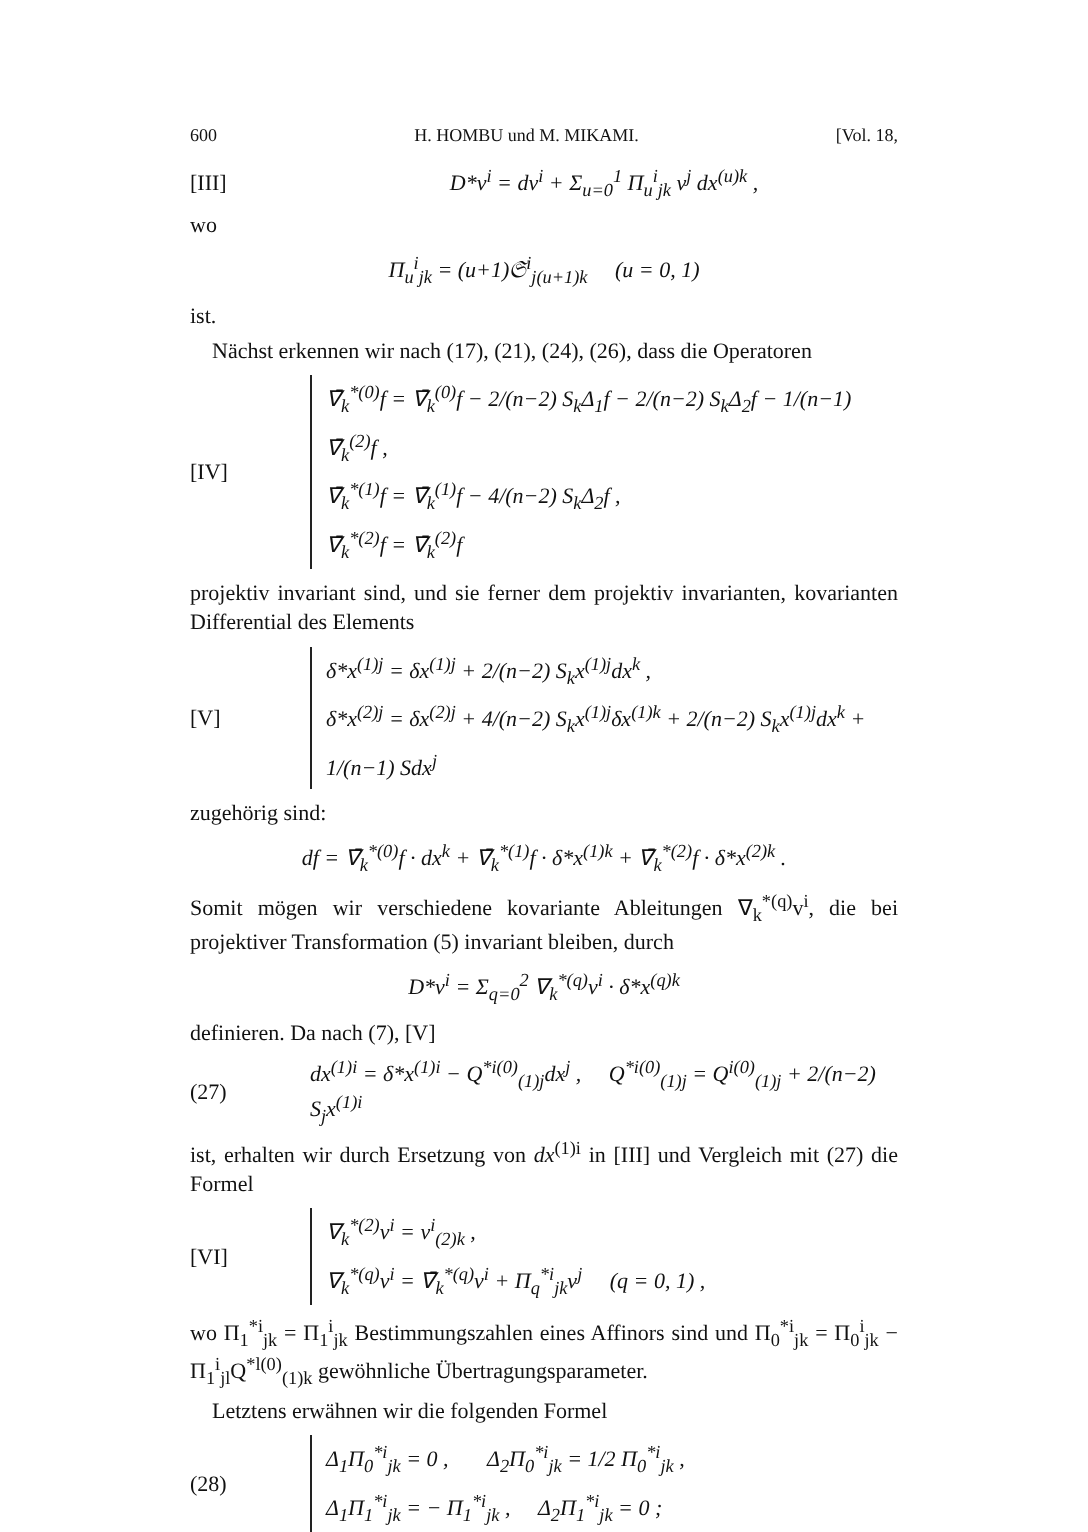600 H. HOMBU und M. MIKAMI. [Vol. 18,
[III] D*v<sup>i</sup> = dv<sup>i</sup> + Σ<sub>u=0</sub><sup>1</sup> Π<sub>u</sub><sup>i</sup><sub>jk</sub> v<sup>j</sup> dx<sup>(u)k</sup> ,
wo
Π<sub>u</sub><sup>i</sup><sub>jk</sub> = (u+1)𝔖<sup>i</sup><sub>j(u+1)k</sub> (u = 0, 1)
ist.
Nächst erkennen wir nach (17), (21), (24), (26), dass die Operatoren
[IV]
∇̄<sub>k</sub><sup>*(0)</sup>f = ∇̄<sub>k</sub><sup>(0)</sup>f − 2/(n−2) S<sub>k</sub>Δ<sub>1</sub>f − 2/(n−2) S<sub>k</sub>Δ<sub>2</sub>f − 1/(n−1) ∇̄<sub>k</sub><sup>(2)</sup>f ,
∇̄<sub>k</sub><sup>*(1)</sup>f = ∇̄<sub>k</sub><sup>(1)</sup>f − 4/(n−2) S<sub>k</sub>Δ<sub>2</sub>f ,
∇̄<sub>k</sub><sup>*(2)</sup>f = ∇̄<sub>k</sub><sup>(2)</sup>f
projektiv invariant sind, und sie ferner dem projektiv invarianten, kovarianten Differential des Elements
[V]
δ*x<sup>(1)j</sup> = δx<sup>(1)j</sup> + 2/(n−2) S<sub>k</sub>x<sup>(1)j</sup>dx<sup>k</sup> ,
δ*x<sup>(2)j</sup> = δx<sup>(2)j</sup> + 4/(n−2) S<sub>k</sub>x<sup>(1)j</sup>δx<sup>(1)k</sup> + 2/(n−2) S<sub>k</sub>x<sup>(1)j</sup>dx<sup>k</sup> + 1/(n−1) Sdx<sup>j</sup>
zugehörig sind:
df = ∇̄<sub>k</sub><sup>*(0)</sup>f · dx<sup>k</sup> + ∇̄<sub>k</sub><sup>*(1)</sup>f · δ*x<sup>(1)k</sup> + ∇̄<sub>k</sub><sup>*(2)</sup>f · δ*x<sup>(2)k</sup> .
Somit mögen wir verschiedene kovariante Ableitungen ∇<sub>k</sub><sup>*(q)</sup>v<sup>i</sup>, die bei projektiver Transformation (5) invariant bleiben, durch
D*v<sup>i</sup> = Σ<sub>q=0</sub><sup>2</sup> ∇<sub>k</sub><sup>*(q)</sup>v<sup>i</sup> · δ*x<sup>(q)k</sup>
definieren. Da nach (7), [V]
(27) dx<sup>(1)i</sup> = δ*x<sup>(1)i</sup> − Q<sup>*i(0)</sup><sub>(1)j</sub>dx<sup>j</sup> , Q<sup>*i(0)</sup><sub>(1)j</sub> = Q<sup>i(0)</sup><sub>(1)j</sub> + 2/(n−2) S<sub>j</sub>x<sup>(1)i</sup>
ist, erhalten wir durch Ersetzung von dx<sup>(1)i</sup> in [III] und Vergleich mit (27) die Formel
[VI]
∇<sub>k</sub><sup>*(2)</sup>v<sup>i</sup> = v<sup>i</sup><sub>(2)k</sub> ,
∇<sub>k</sub><sup>*(q)</sup>v<sup>i</sup> = ∇̄<sub>k</sub><sup>*(q)</sup>v<sup>i</sup> + Π<sub>q</sub><sup>*i</sup><sub>jk</sub>v<sup>j</sup> (q = 0, 1) ,
wo Π<sub>1</sub><sup>*i</sup><sub>jk</sub> = Π<sub>1</sub><sup>i</sup><sub>jk</sub> Bestimmungszahlen eines Affinors sind und Π<sub>0</sub><sup>*i</sup><sub>jk</sub> = Π<sub>0</sub><sup>i</sup><sub>jk</sub> − Π<sub>1</sub><sup>i</sup><sub>jl</sub>Q<sup>*l(0)</sup><sub>(1)k</sub> gewöhnliche Übertragungsparameter.
Letztens erwähnen wir die folgenden Formel
(28)
Δ<sub>1</sub>Π<sub>0</sub><sup>*i</sup><sub>jk</sub> = 0 , Δ<sub>2</sub>Π<sub>0</sub><sup>*i</sup><sub>jk</sub> = 1/2 Π<sub>0</sub><sup>*i</sup><sub>jk</sub> ,
Δ<sub>1</sub>Π<sub>1</sub><sup>*i</sup><sub>jk</sub> = − Π<sub>1</sub><sup>*i</sup><sub>jk</sub> , Δ<sub>2</sub>Π<sub>1</sub><sup>*i</sup><sub>jk</sub> = 0 ;